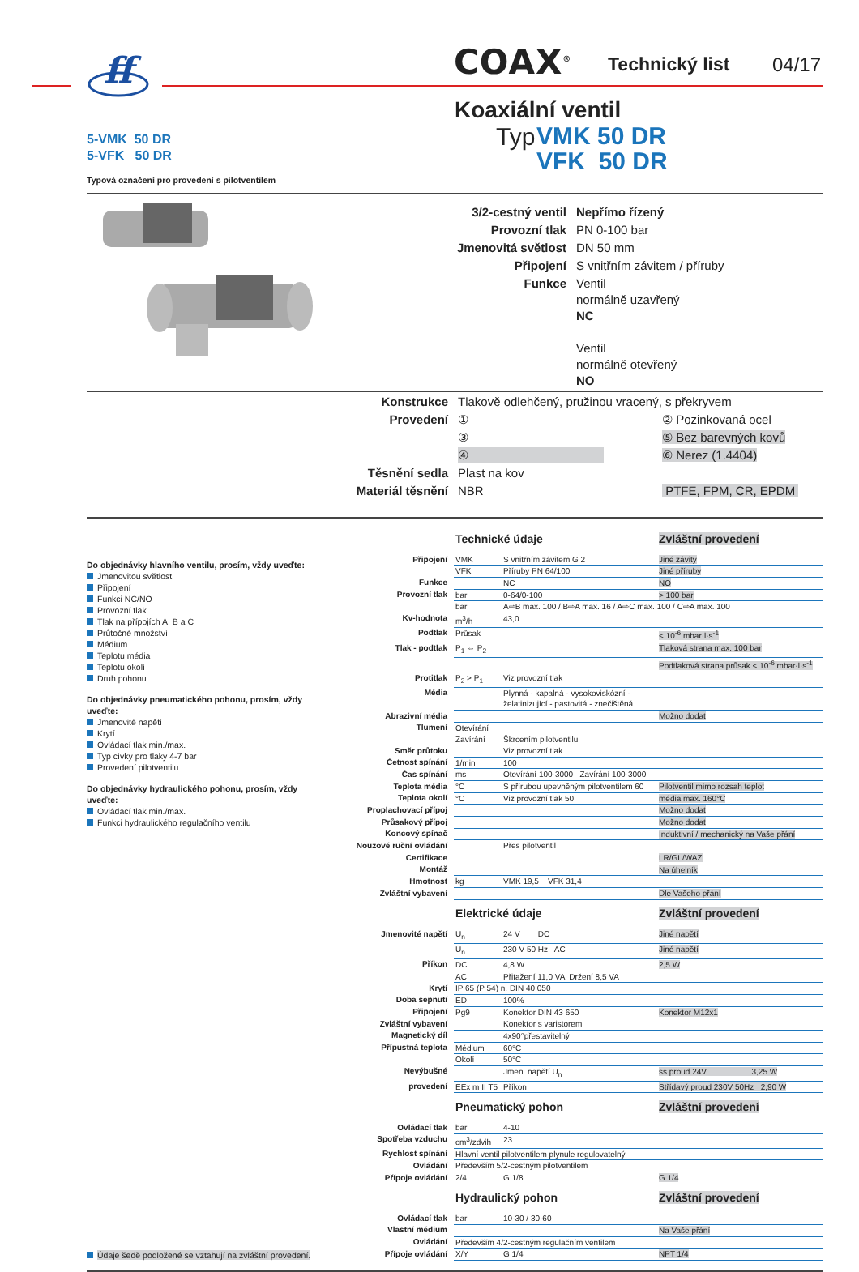ff
COAX<sup>®</sup> Technický list 04/17
Koaxiální ventil
5-VMK 50 DR
5-VFK 50 DR
Typová označení pro provedení s pilotventilem
Typ
VMK 50 DR
VFK 50 DR
| 3/2-cestný ventil | Nepřímo řízený |
| Provozní tlak | PN 0-100 bar |
| Jmenovitá světlost | DN 50 mm |
| Připojení | S vnitřním závitem / příruby |
| Funkce | Ventil normálně uzavřený NC Ventil normálně otevřený NO |
| Konstrukce | Tlakově odlehčený, pružinou vracený, s překryvem | |
| Provedení | ① | ② Pozinkovaná ocel |
| | ③ | ⑤ Bez barevných kovů |
| | ④ | ⑥ Nerez (1.4404) |
| Těsnění sedla | Plast na kov | |
| Materiál těsnění | NBR | PTFE, FPM, CR, EPDM |
Do objednávky hlavního ventilu, prosím, vždy uveďte:
Jmenovitou světlost
Připojení
Funkci NC/NO
Provozní tlak
Tlak na přípojích A, B a C
Průtočné množství
Médium
Teplotu média
Teplotu okolí
Druh pohonu
Do objednávky pneumatického pohonu, prosím, vždy uveďte:
Jmenovité napětí
Krytí
Ovládací tlak min./max.
Typ cívky pro tlaky 4-7 bar
Provedení pilotventilu
Do objednávky hydraulického pohonu, prosím, vždy uveďte:
Ovládací tlak min./max.
Funkci hydraulického regulačního ventilu
Údaje šedě podložené se vztahují na zvláštní provedení.
| | Technické údaje | | Zvláštní provedení |
| Připojení | VMK | S vnitřním závitem G 2 | Jiné závity |
| | VFK | Příruby PN 64/100 | Jiné příruby |
| Funkce | | NC | NO |
| Provozní tlak | bar | 0-64/0-100 | > 100 bar |
| | bar | A⇨B max. 100 / B⇨A max. 16 / A⇨C max. 100 / C⇨A max. 100 | |
| Kv-hodnota | m<sup>3</sup>/h | 43,0 | |
| Podtlak | Průsak | | < 10<sup>-6</sup> mbar·l·s<sup>-1</sup> |
| Tlak - podtlak | P<sub>1</sub> ⇔ P<sub>2</sub> | | Tlaková strana max. 100 bar |
| | | | Podtlaková strana průsak < 10<sup>-6</sup> mbar·l·s<sup>-1</sup> |
| Protitlak | P<sub>2</sub> > P<sub>1</sub> | Viz provozní tlak | |
| Média | | Plynná - kapalná - vysokoviskózní - želatinizující - pastovitá - znečištěná | |
| Abrazivní média | | | Možno dodat |
| Tlumení | Otevírání | | |
| | Zavírání | Škrcením pilotventilu | |
| Směr průtoku | | Viz provozní tlak | |
| Četnost spínání | 1/min | 100 | |
| Čas spínání | ms | Otevírání 100-3000 Zavírání 100-3000 | |
| Teplota média | °C | S přírubou upevněným pilotventilem 60 | Pilotventil mimo rozsah teplot |
| Teplota okolí | °C | Viz provozní tlak 50 | média max. 160°C |
| Proplachovací přípoj | | | Možno dodat |
| Průsakový přípoj | | | Možno dodat |
| Koncový spínač | | | Induktivní / mechanický na Vaše přání |
| Nouzové ruční ovládání | | Přes pilotventil | |
| Certifikace | | | LR/GL/WAZ |
| Montáž | | | Na úhelník |
| Hmotnost | kg | VMK 19,5 VFK 31,4 | |
| Zvláštní vybavení | | | Dle Vašeho přání |
| | Elektrické údaje | | Zvláštní provedení |
| Jmenovité napětí | U<sub>n</sub> | 24 V DC | Jiné napětí |
| | U<sub>n</sub> | 230 V 50 Hz AC | Jiné napětí |
| Příkon | DC | 4,8 W | 2,5 W |
| | AC | Přitažení 11,0 VA Držení 8,5 VA | |
| Krytí | IP 65 (P 54) n. DIN 40 050 | | |
| Doba sepnutí | ED | 100% | |
| Připojení | Pg9 | Konektor DIN 43 650 | Konektor M12x1 |
| Zvláštní vybavení | | Konektor s varistorem | |
| Magnetický díl | | 4x90°přestavitelný | |
| Přípustná teplota | Médium | 60°C | |
| | Okolí | 50°C | |
| Nevýbušné | | Jmen. napětí U<sub>n</sub> | ss proud 24V 3,25 W |
| provedení | EEx m II T5 | Příkon | Střídavý proud 230V 50Hz 2,90 W |
| | Pneumatický pohon | | Zvláštní provedení |
| Ovládací tlak | bar | 4-10 | |
| Spotřeba vzduchu | cm<sup>3</sup>/zdvih | 23 | |
| Rychlost spínání | Hlavní ventil pilotventilem plynule regulovatelný | | |
| Ovládání | Především 5/2-cestným pilotventilem | | |
| Přípoje ovládání | 2/4 | G 1/8 | G 1/4 |
| | Hydraulický pohon | | Zvláštní provedení |
| Ovládací tlak | bar | 10-30 / 30-60 | |
| Vlastní médium | | | Na Vaše přání |
| Ovládání | Především 4/2-cestným regulačním ventilem | | |
| Přípoje ovládání | X/Y | G 1/4 | NPT 1/4 |